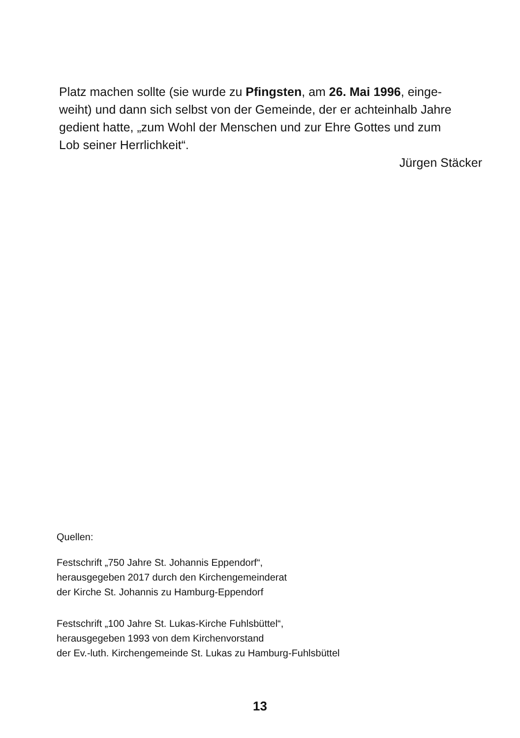Platz machen sollte (sie wurde zu Pfingsten, am 26. Mai 1996, einge-
weiht) und dann sich selbst von der Gemeinde, der er achteinhalb Jahre
gedient hatte, „zum Wohl der Menschen und zur Ehre Gottes und zum
Lob seiner Herrlichkeit“.
Jürgen Stäcker
Quellen:
Festschrift „750 Jahre St. Johannis Eppendorf“,
herausgegeben 2017 durch den Kirchengemeinderat
der Kirche St. Johannis zu Hamburg-Eppendorf
Festschrift „100 Jahre St. Lukas-Kirche Fuhlsbüttel“,
herausgegeben 1993 von dem Kirchenvorstand
der Ev.-luth. Kirchengemeinde St. Lukas zu Hamburg-Fuhlsbüttel
13